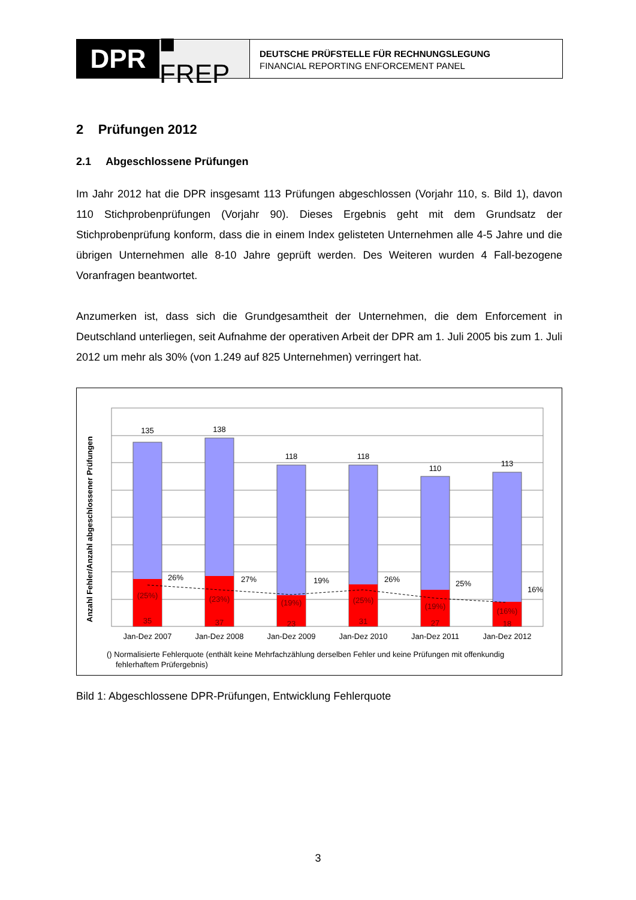DPR ■ FREP
DEUTSCHE PRÜFSTELLE FÜR RECHNUNGSLEGUNG
FINANCIAL REPORTING ENFORCEMENT PANEL
2 Prüfungen 2012
2.1 Abgeschlossene Prüfungen
Im Jahr 2012 hat die DPR insgesamt 113 Prüfungen abgeschlossen (Vorjahr 110, s. Bild 1), davon 110 Stichprobenprüfungen (Vorjahr 90). Dieses Ergebnis geht mit dem Grundsatz der Stichprobenprüfung konform, dass die in einem Index gelisteten Unternehmen alle 4-5 Jahre und die übrigen Unternehmen alle 8-10 Jahre geprüft werden. Des Weiteren wurden 4 Fall-bezogene Voranfragen beantwortet.
Anzumerken ist, dass sich die Grundgesamtheit der Unternehmen, die dem Enforcement in Deutschland unterliegen, seit Aufnahme der operativen Arbeit der DPR am 1. Juli 2005 bis zum 1. Juli 2012 um mehr als 30% (von 1.249 auf 825 Unternehmen) verringert hat.
Anzahl Fehler/Anzahl abgeschlossener Prüfungen
135
138
118
118
110
113
(25%)
(23%)
(19%)
(25%)
(19%)
(16%)
35
37
23
31
27
18
26%
27%
19%
26%
25%
16%
Jan-Dez 2007
Jan-Dez 2008
Jan-Dez 2009
Jan-Dez 2010
Jan-Dez 2011
Jan-Dez 2012
() Normalisierte Fehlerquote (enthält keine Mehrfachzählung derselben Fehler und keine Prüfungen mit offenkundig
fehlerhaftem Prüfergebnis)
Bild 1: Abgeschlossene DPR-Prüfungen, Entwicklung Fehlerquote
3